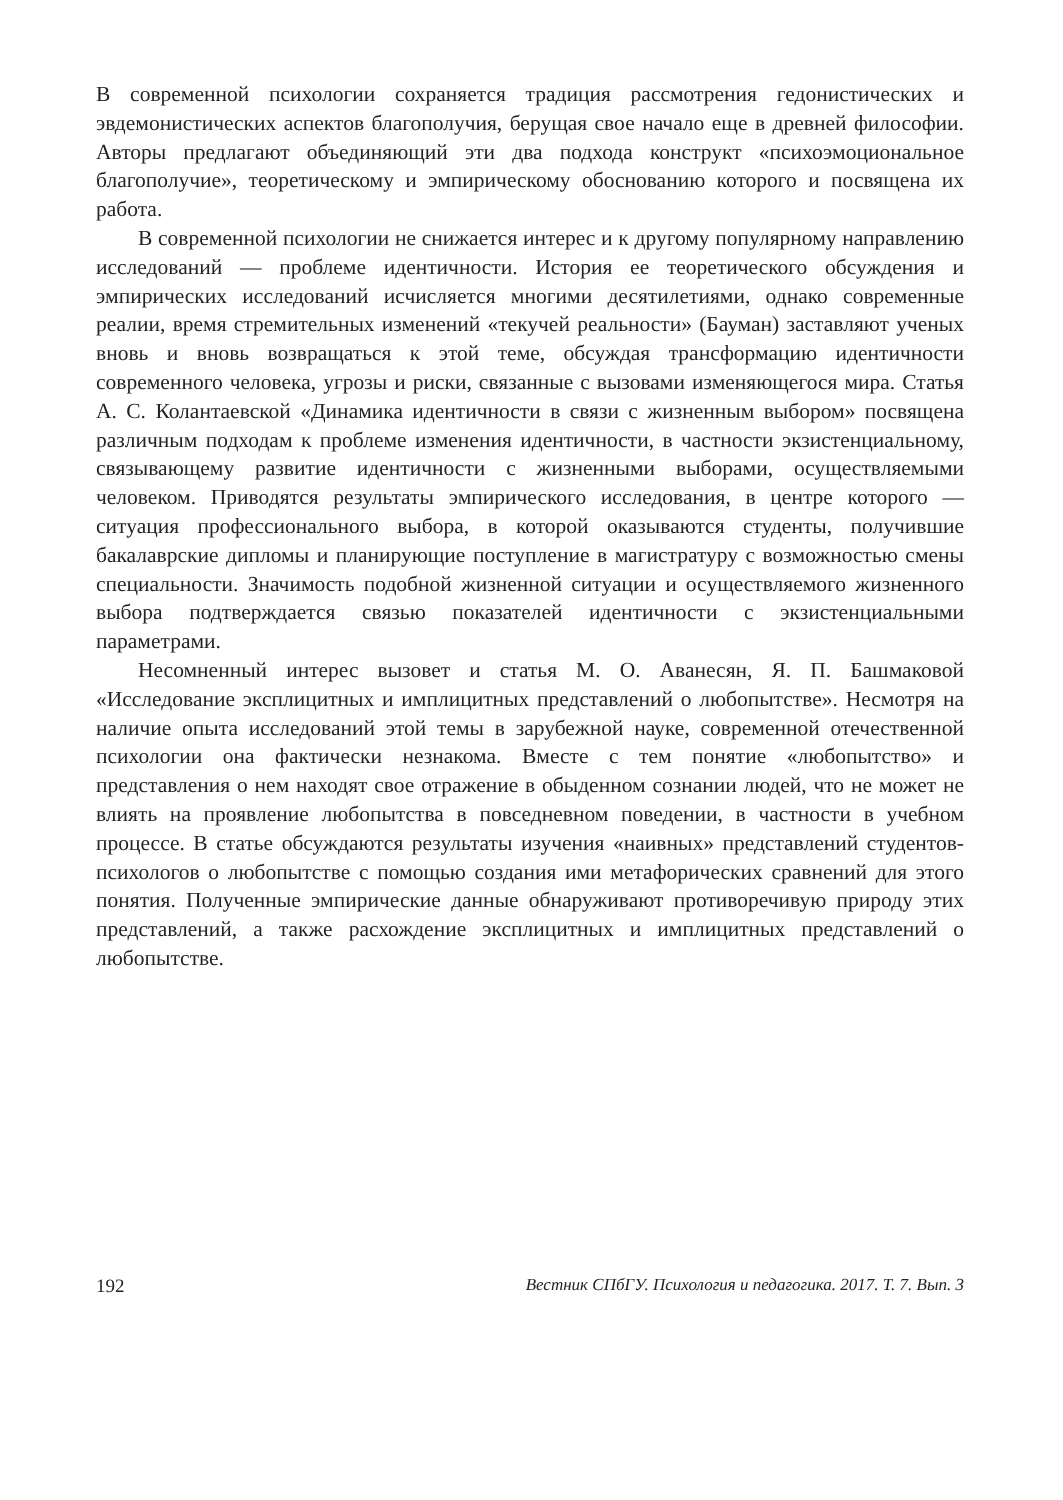В современной психологии сохраняется традиция рассмотрения гедонистических и эвдемонистических аспектов благополучия, берущая свое начало еще в древней философии. Авторы предлагают объединяющий эти два подхода конструкт «психо­эмоциональное благополучие», теоретическому и эмпирическому обоснованию которого и посвящена их работа.
В современной психологии не снижается интерес и к другому популярному направлению исследований — проблеме идентичности. История ее теоретического обсуждения и эмпирических исследований исчисляется многими десятилетиями, однако современные реалии, время стремительных изменений «текучей реальности» (Бауман) заставляют ученых вновь и вновь возвращаться к этой теме, обсуждая трансформацию идентичности современного человека, угрозы и риски, связанные с вызовами изменяющегося мира. Статья А. С. Колантаевской «Динамика идентичности в связи с жизненным выбором» посвящена различным подходам к проблеме изменения идентичности, в частности экзистенциальному, связывающему развитие идентичности с жизненными выборами, осуществляемыми человеком. Приводятся результаты эмпирического исследования, в центре которого — ситуация профессионального выбора, в которой оказываются студенты, получившие бакалаврские дипломы и планирующие поступление в магистратуру с возможностью смены специальности. Значимость подобной жизненной ситуации и осуществляемого жизненного выбора подтверждается связью показателей идентичности с экзистенциальными параметрами.
Несомненный интерес вызовет и статья М. О. Аванесян, Я. П. Башмаковой «Исследование эксплицитных и имплицитных представлений о любопытстве». Несмотря на наличие опыта исследований этой темы в зарубежной науке, современной отечественной психологии она фактически незнакома. Вместе с тем понятие «любопытство» и представления о нем находят свое отражение в обыденном сознании людей, что не может не влиять на проявление любопытства в повседневном поведении, в частности в учебном процессе. В статье обсуждаются результаты изучения «наивных» представлений студентов-психологов о любопытстве с помощью создания ими метафорических сравнений для этого понятия. Полученные эмпирические данные обнаруживают противоречивую природу этих представлений, а также расхождение эксплицитных и имплицитных представлений о любопытстве.
192 Вестник СПбГУ. Психология и педагогика. 2017. Т. 7. Вып. 3